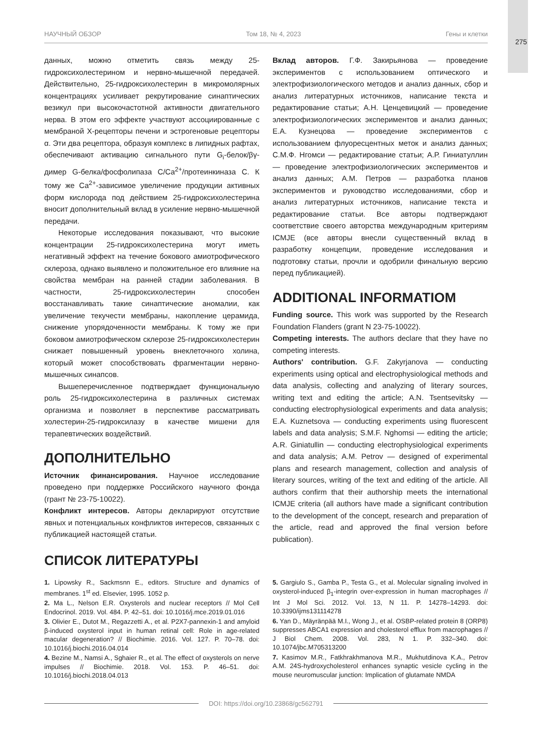275
НАУЧНЫЙ ОБЗОР Том 18, № 4, 2023 Гены и клетки
данных, можно отметить связь между 25-гидроксихолестерином и нервно-мышечной передачей. Действительно, 25-гидроксихолестерин в микромолярных концентрациях усиливает рекрутирование синаптических везикул при высокочастотной активности двигательного нерва. В этом его эффекте участвуют ассоциированные с мембраной Х-рецепторы печени и эстрогеновые рецепторы α. Эти два рецептора, образуя комплекс в липидных рафтах, обеспечивают активацию сигнального пути G<sub>i</sub>-белок/βγ-димер G-белка/фосфолипаза C/Ca<sup>2+</sup>/протеинкиназа C. К тому же Ca<sup>2+</sup>-зависимое увеличение продукции активных форм кислорода под действием 25-гидроксихолестерина вносит дополнительный вклад в усиление нервно-мышечной передачи.
Некоторые исследования показывают, что высокие концентрации 25-гидроксихолестерина могут иметь негативный эффект на течение бокового амиотрофического склероза, однако выявлено и положительное его влияние на свойства мембран на ранней стадии заболевания. В частности, 25-гидроксихолестерин способен восстанавливать такие синаптические аномалии, как увеличение текучести мембраны, накопление церамида, снижение упорядоченности мембраны. К тому же при боковом амиотрофическом склерозе 25-гидроксихолестерин снижает повышенный уровень внеклеточного холина, который может способствовать фрагментации нервно-мышечных синапсов.
Вышеперечисленное подтверждает функциональную роль 25-гидроксихолестерина в различных системах организма и позволяет в перспективе рассматривать холестерин-25-гидроксилазу в качестве мишени для терапевтических воздействий.
ДОПОЛНИТЕЛЬНО
Источник финансирования. Научное исследование проведено при поддержке Российского научного фонда (грант № 23-75-10022).
Конфликт интересов. Авторы декларируют отсутствие явных и потенциальных конфликтов интересов, связанных с публикацией настоящей статьи.
Вклад авторов. Г.Ф. Закирьянова — проведение экспериментов с использованием оптического и электрофизиологического методов и анализ данных, сбор и анализ литературных источников, написание текста и редактирование статьи; А.Н. Ценцевицкий — проведение электрофизиологических экспериментов и анализ данных; Е.А. Кузнецова — проведение экспериментов с использованием флуоресцентных меток и анализ данных; С.М.Ф. Нгомси — редактирование статьи; А.Р. Гиниатуллин — проведение электрофизиологических экспериментов и анализ данных; А.М. Петров — разработка планов экспериментов и руководство исследованиями, сбор и анализ литературных источников, написание текста и редактирование статьи. Все авторы подтверждают соответствие своего авторства международным критериям ICMJE (все авторы внесли существенный вклад в разработку концепции, проведение исследования и подготовку статьи, прочли и одобрили финальную версию перед публикацией).
ADDITIONAL INFORMATIOM
Funding source. This work was supported by the Research Foundation Flanders (grant N 23-75-10022).
Competing interests. The authors declare that they have no competing interests.
Authors' contribution. G.F. Zakyrjanova — conducting experiments using optical and electrophysiological methods and data analysis, collecting and analyzing of literary sources, writing text and editing the article; A.N. Tsentsevitsky — conducting electrophysiological experiments and data analysis; E.A. Kuznetsova — conducting experiments using fluorescent labels and data analysis; S.M.F. Nghomsi — editing the article; A.R. Giniatullin — conducting electrophysiological experiments and data analysis; A.M. Petrov — designed of experimental plans and research management, collection and analysis of literary sources, writing of the text and editing of the article. All authors confirm that their authorship meets the international ICMJE criteria (all authors have made a significant contribution to the development of the concept, research and preparation of the article, read and approved the final version before publication).
СПИСОК ЛИТЕРАТУРЫ
1. Lipowsky R., Sackmsnn E., editors. Structure and dynamics of membranes. 1<sup>st</sup> ed. Elsevier, 1995. 1052 p.
2. Ma L., Nelson E.R. Oxysterols and nuclear receptors // Mol Cell Endocrinol. 2019. Vol. 484. P. 42–51. doi: 10.1016/j.mce.2019.01.016
3. Olivier E., Dutot M., Regazzetti A., et al. P2X7-pannexin-1 and amyloid β-induced oxysterol input in human retinal cell: Role in age-related macular degeneration? // Biochimie. 2016. Vol. 127. P. 70–78. doi: 10.1016/j.biochi.2016.04.014
4. Bezine M., Namsi A., Sghaier R., et al. The effect of oxysterols on nerve impulses // Biochimie. 2018. Vol. 153. P. 46–51. doi: 10.1016/j.biochi.2018.04.013
5. Gargiulo S., Gamba P., Testa G., et al. Molecular signaling involved in oxysterol-induced β<sub>1</sub>-integrin over-expression in human macrophages // Int J Mol Sci. 2012. Vol. 13, N 11. P. 14278–14293. doi: 10.3390/ijms131114278
6. Yan D., Mäyränpää M.I., Wong J., et al. OSBP-related protein 8 (ORP8) suppresses ABCA1 expression and cholesterol efflux from macrophages // J Biol Chem. 2008. Vol. 283, N 1. P. 332–340. doi: 10.1074/jbc.M705313200
7. Kasimov M.R., Fatkhrakhmanova M.R., Mukhutdinova K.A., Petrov A.M. 24S-hydroxycholesterol enhances synaptic vesicle cycling in the mouse neuromuscular junction: Implication of glutamate NMDA
DOI: https://doi.org/10.23868/gc562791